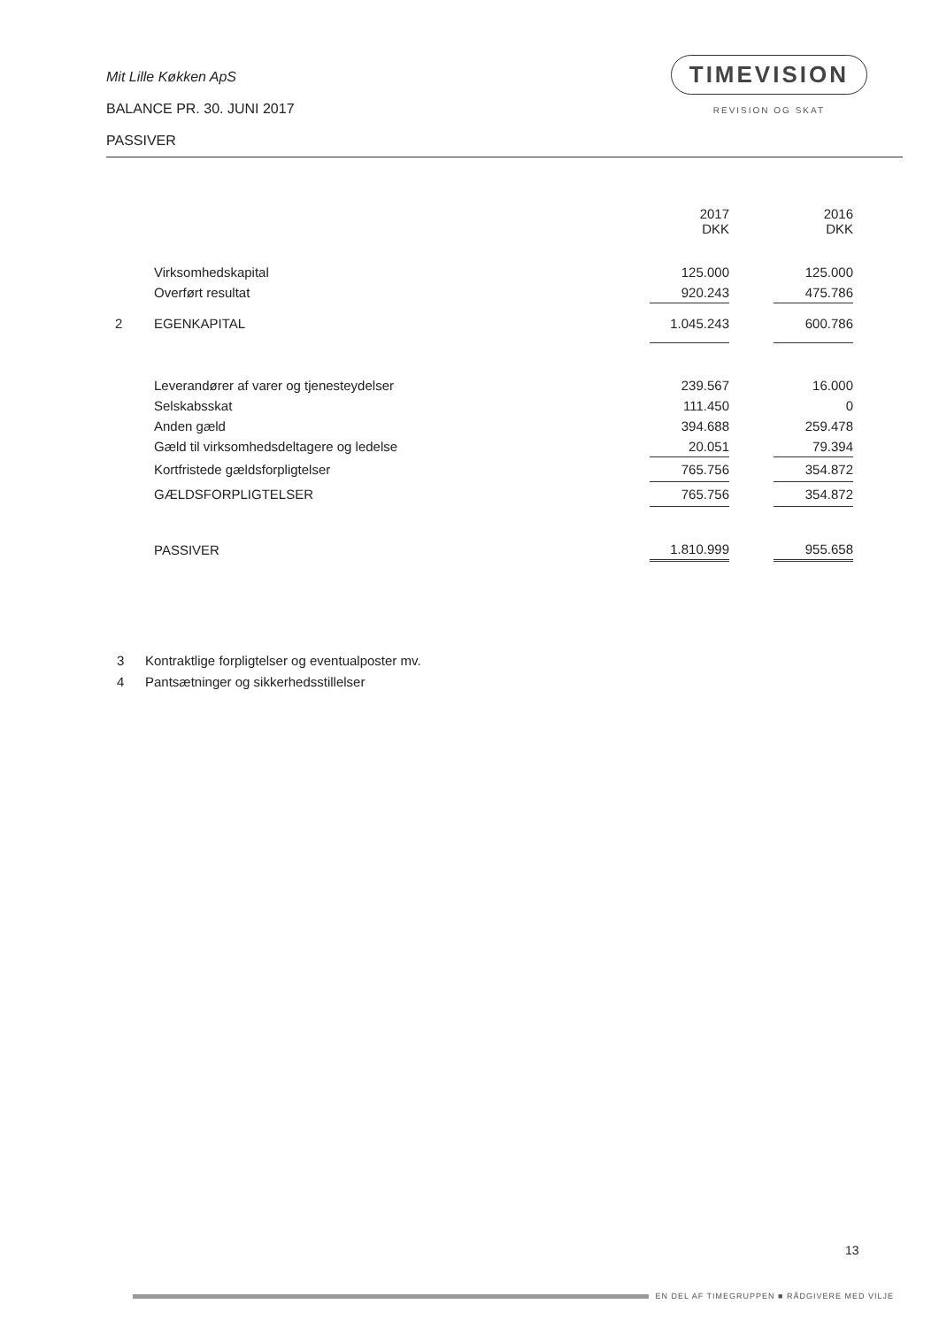Mit Lille Køkken ApS
BALANCE PR. 30. JUNI 2017
PASSIVER
TIMEVISION
REVISION OG SKAT
| | | 2017 DKK | | 2016 DKK |
| --- | --- | --- | --- | --- |
| | Virksomhedskapital | 125.000 | | 125.000 |
| | Overført resultat | 920.243 | | 475.786 |
| 2 | EGENKAPITAL | 1.045.243 | | 600.786 |
| | Leverandører af varer og tjenesteydelser | 239.567 | | 16.000 |
| | Selskabsskat | 111.450 | | 0 |
| | Anden gæld | 394.688 | | 259.478 |
| | Gæld til virksomhedsdeltagere og ledelse | 20.051 | | 79.394 |
| | Kortfristede gældsforpligtelser | 765.756 | | 354.872 |
| | GÆLDSFORPLIGTELSER | 765.756 | | 354.872 |
| | PASSIVER | 1.810.999 | | 955.658 |
3 Kontraktlige forpligtelser og eventualposter mv.
4 Pantsætninger og sikkerhedsstillelser
13
EN DEL AF TIMEGRUPPEN ■ RÅDGIVERE MED VILJE